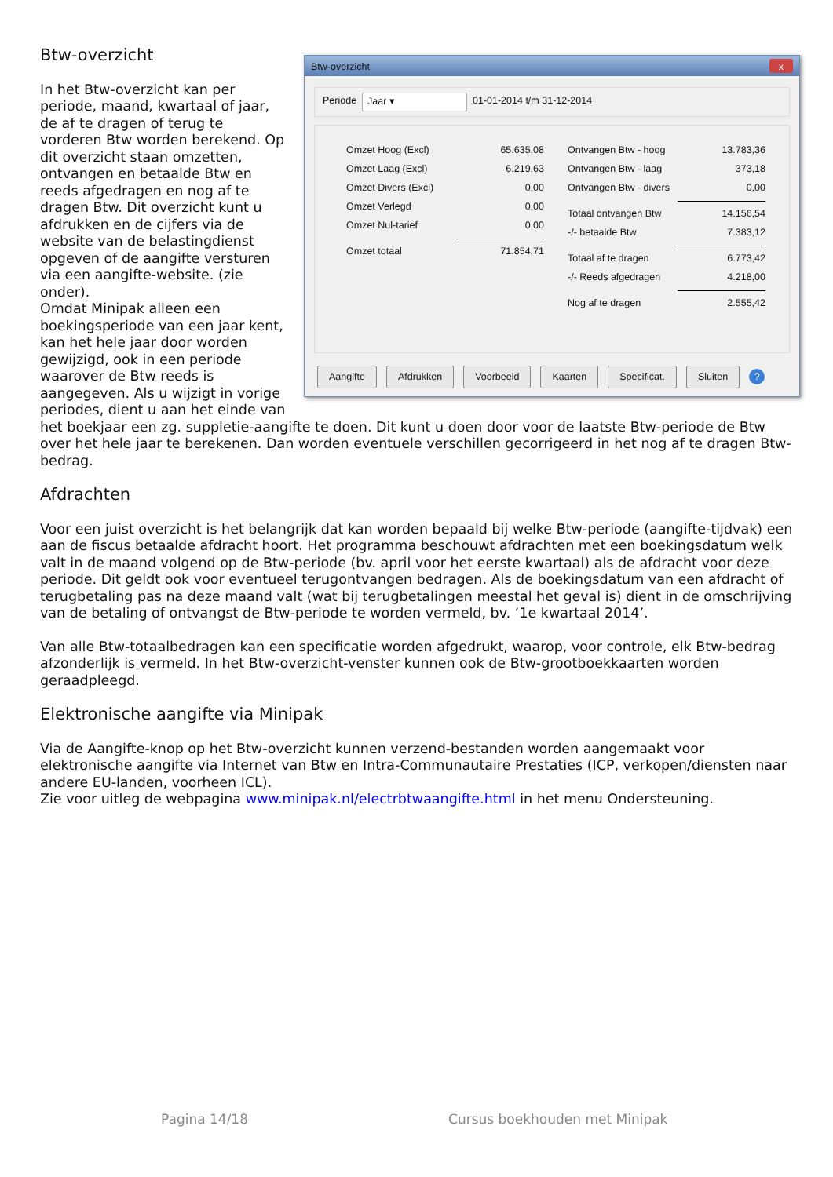Btw-overzicht x
Periode Jaar ▾ 01-01-2014 t/m 31-12-2014
Omzet Hoog (Excl) 65.635,08
Omzet Laag (Excl) 6.219,63
Omzet Divers (Excl) 0,00
Omzet Verlegd 0,00
Omzet Nul-tarief 0,00
Omzet totaal 71.854,71
Ontvangen Btw - hoog 13.783,36
Ontvangen Btw - laag 373,18
Ontvangen Btw - divers 0,00
Totaal ontvangen Btw 14.156,54
-/- betaalde Btw 7.383,12
Totaal af te dragen 6.773,42
-/- Reeds afgedragen 4.218,00
Nog af te dragen 2.555,42
Aangifte Afdrukken Voorbeeld Kaarten Specificat. Sluiten ?
Btw-overzicht
In het Btw-overzicht kan per periode, maand, kwartaal of jaar, de af te dragen of terug te vorderen Btw worden berekend. Op dit overzicht staan omzetten, ontvangen en betaalde Btw en reeds afgedragen en nog af te dragen Btw. Dit overzicht kunt u afdrukken en de cijfers via de website van de belastingdienst opgeven of de aangifte versturen via een aangifte-website. (zie onder).
Omdat Minipak alleen een boekingsperiode van een jaar kent, kan het hele jaar door worden gewijzigd, ook in een periode waarover de Btw reeds is aangegeven. Als u wijzigt in vorige periodes, dient u aan het einde van het boekjaar een zg. suppletie-aangifte te doen. Dit kunt u doen door voor de laatste Btw-periode de Btw over het hele jaar te berekenen. Dan worden eventuele verschillen gecorrigeerd in het nog af te dragen Btw-bedrag.
Afdrachten
Voor een juist overzicht is het belangrijk dat kan worden bepaald bij welke Btw-periode (aangifte-tijdvak) een aan de fiscus betaalde afdracht hoort. Het programma beschouwt afdrachten met een boekingsdatum welk valt in de maand volgend op de Btw-periode (bv. april voor het eerste kwartaal) als de afdracht voor deze periode. Dit geldt ook voor eventueel terugontvangen bedragen. Als de boekingsdatum van een afdracht of terugbetaling pas na deze maand valt (wat bij terugbetalingen meestal het geval is) dient in de omschrijving van de betaling of ontvangst de Btw-periode te worden vermeld, bv. ‘1e kwartaal 2014’.
Van alle Btw-totaalbedragen kan een specificatie worden afgedrukt, waarop, voor controle, elk Btw-bedrag afzonderlijk is vermeld. In het Btw-overzicht-venster kunnen ook de Btw-grootboekkaarten worden geraadpleegd.
Elektronische aangifte via Minipak
Via de Aangifte-knop op het Btw-overzicht kunnen verzend-bestanden worden aangemaakt voor elektronische aangifte via Internet van Btw en Intra-Communautaire Prestaties (ICP, verkopen/diensten naar andere EU-landen, voorheen ICL).
Zie voor uitleg de webpagina www.minipak.nl/electrbtwaangifte.html in het menu Ondersteuning.
Pagina 14/18 Cursus boekhouden met Minipak